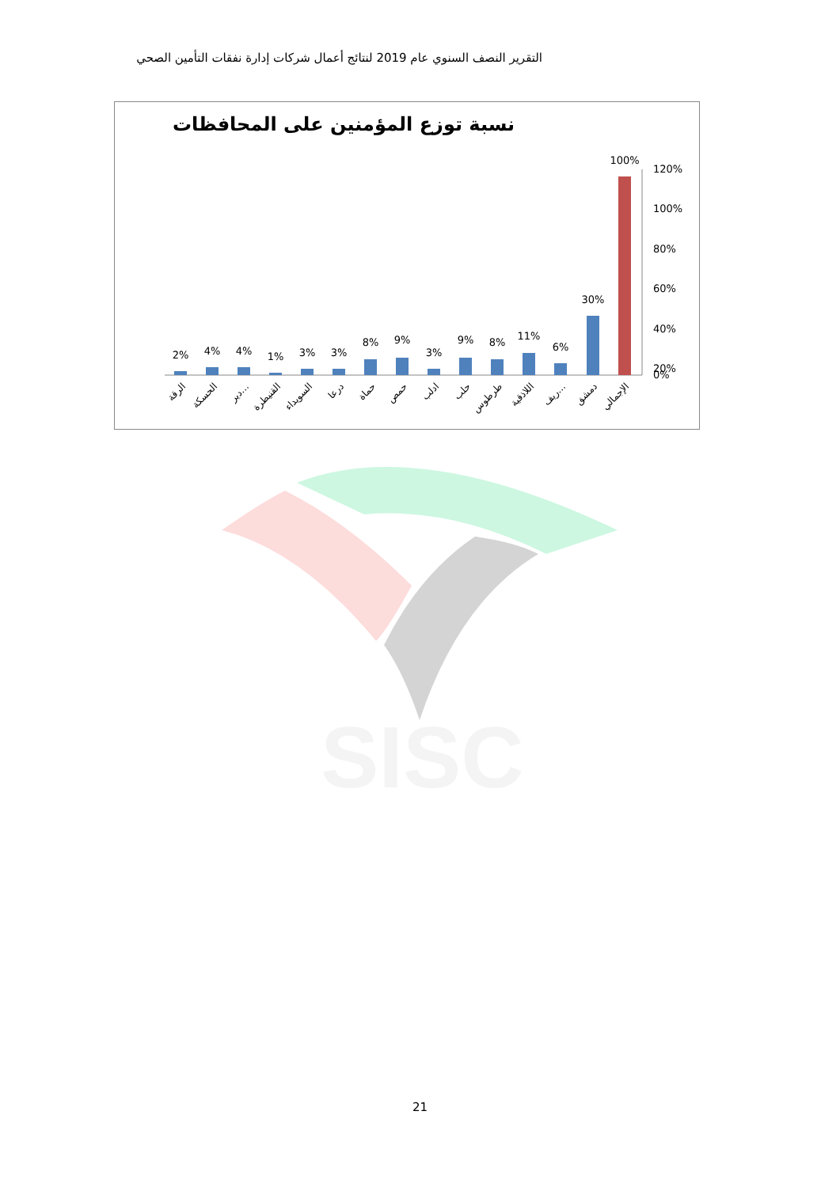التقرير النصف السنوي عام 2019 لنتائج أعمال شركات إدارة نفقات التأمين الصحي
نسبة توزع المؤمنين على المحافظات
120%
100%
80%
60%
40%
20%
0%
2%
4%
4%
1%
3%
3%
8%
9%
3%
9%
8%
11%
6%
30%
100%
الرقة
الحسكة
دير…
القنيطرة
السويداء
درعا
حماة
حمص
ادلب
حلب
طرطوس
اللاذقية
ريف…
دمشق
الإجمالي
SISC
21